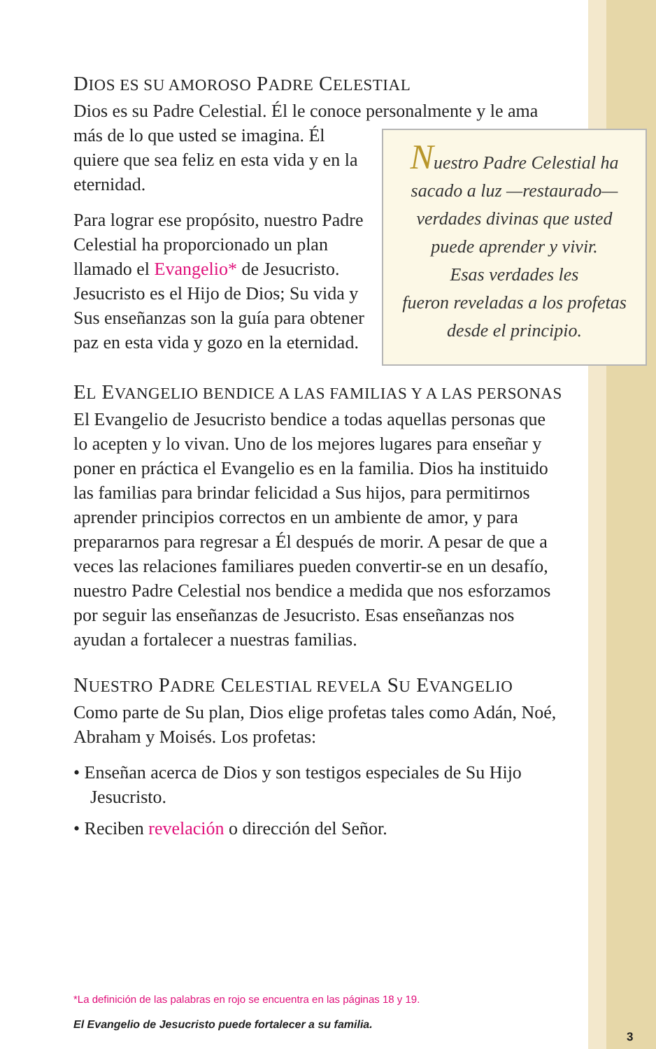DIOS ES SU AMOROSO PADRE CELESTIAL
Dios es su Padre Celestial. Él le conoce personalmente y le ama
Nuestro Padre Celestial ha
sacado a luz —restaurado—
verdades divinas que usted
puede aprender y vivir.
Esas verdades les
fueron reveladas a los profetas
desde el principio.
más de lo que usted se imagina. Él quiere que sea feliz en esta vida y en la eternidad.
Para lograr ese propósito, nuestro Padre Celestial ha proporcionado un plan llamado el Evangelio* de Jesucristo. Jesucristo es el Hijo de Dios; Su vida y Sus enseñanzas son la guía para obtener paz en esta vida y gozo en la eternidad.
EL EVANGELIO BENDICE A LAS FAMILIAS Y A LAS PERSONAS
El Evangelio de Jesucristo bendice a todas aquellas personas que lo acepten y lo vivan. Uno de los mejores lugares para enseñar y poner en práctica el Evangelio es en la familia. Dios ha instituido las familias para brindar felicidad a Sus hijos, para permitirnos aprender principios correctos en un ambiente de amor, y para prepararnos para regresar a Él después de morir. A pesar de que a veces las relaciones familiares pueden convertir-se en un desafío, nuestro Padre Celestial nos bendice a medida que nos esforzamos por seguir las enseñanzas de Jesucristo. Esas enseñanzas nos ayudan a fortalecer a nuestras familias.
NUESTRO PADRE CELESTIAL REVELA SU EVANGELIO
Como parte de Su plan, Dios elige profetas tales como Adán, Noé, Abraham y Moisés. Los profetas:
• Enseñan acerca de Dios y son testigos especiales de Su Hijo Jesucristo.
• Reciben revelación o dirección del Señor.
*La definición de las palabras en rojo se encuentra en las páginas 18 y 19.
El Evangelio de Jesucristo puede fortalecer a su familia.
3